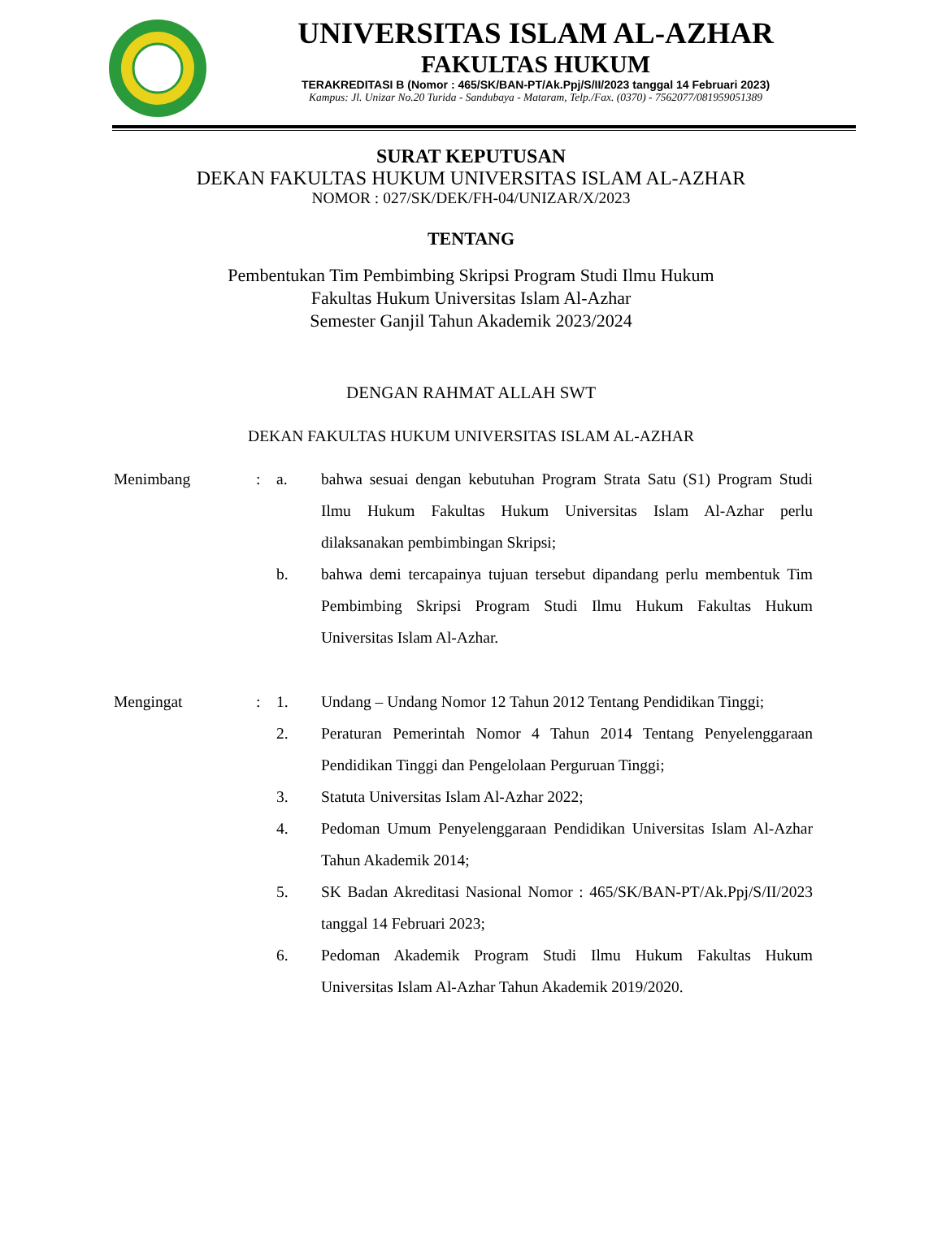UNIVERSITAS ISLAM AL-AZHAR
FAKULTAS HUKUM
TERAKREDITASI B (Nomor : 465/SK/BAN-PT/Ak.Ppj/S/II/2023 tanggal 14 Februari 2023)
Kampus: Jl. Unizar No.20 Turida - Sandubaya - Mataram, Telp./Fax. (0370) - 7562077/081959051389
SURAT KEPUTUSAN
DEKAN FAKULTAS HUKUM UNIVERSITAS ISLAM AL-AZHAR
NOMOR : 027/SK/DEK/FH-04/UNIZAR/X/2023
TENTANG
Pembentukan Tim Pembimbing Skripsi Program Studi Ilmu Hukum
Fakultas Hukum Universitas Islam Al-Azhar
Semester Ganjil Tahun Akademik 2023/2024
DENGAN RAHMAT ALLAH SWT
DEKAN FAKULTAS HUKUM UNIVERSITAS ISLAM AL-AZHAR
| Menimbang | : | a. | bahwa sesuai dengan kebutuhan Program Strata Satu (S1) Program Studi Ilmu Hukum Fakultas Hukum Universitas Islam Al-Azhar perlu dilaksanakan pembimbingan Skripsi; |
| | | b. | bahwa demi tercapainya tujuan tersebut dipandang perlu membentuk Tim Pembimbing Skripsi Program Studi Ilmu Hukum Fakultas Hukum Universitas Islam Al-Azhar. |
| Mengingat | : | 1. | Undang – Undang Nomor 12 Tahun 2012 Tentang Pendidikan Tinggi; |
| | | 2. | Peraturan Pemerintah Nomor 4 Tahun 2014 Tentang Penyelenggaraan Pendidikan Tinggi dan Pengelolaan Perguruan Tinggi; |
| | | 3. | Statuta Universitas Islam Al-Azhar 2022; |
| | | 4. | Pedoman Umum Penyelenggaraan Pendidikan Universitas Islam Al-Azhar Tahun Akademik 2014; |
| | | 5. | SK Badan Akreditasi Nasional Nomor : 465/SK/BAN-PT/Ak.Ppj/S/II/2023 tanggal 14 Februari 2023; |
| | | 6. | Pedoman Akademik Program Studi Ilmu Hukum Fakultas Hukum Universitas Islam Al-Azhar Tahun Akademik 2019/2020. |